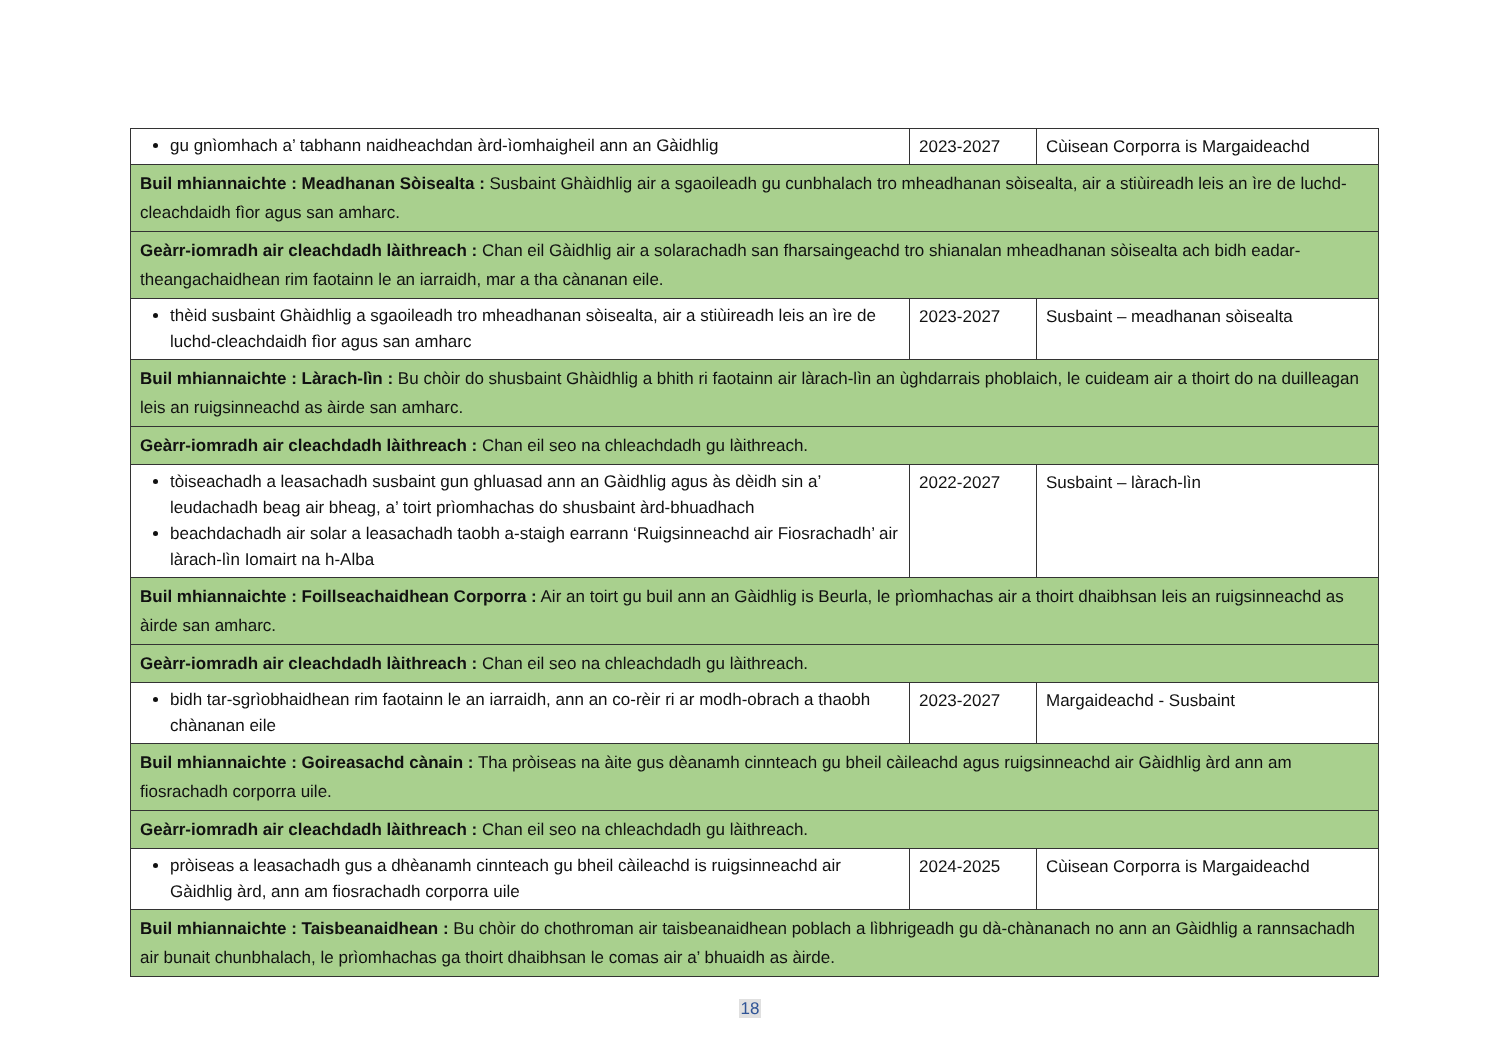| gu gnìomhach a’ tabhann naidheachdan àrd-ìomhaigheil ann an Gàidhlig | 2023-2027 | Cùisean Corporra is Margaideachd |
| Buil mhiannaichte : Meadhanan Sòisealta : Susbaint Ghàidhlig air a sgaoileadh gu cunbhalach tro mheadhanan sòisealta, air a stiùireadh leis an ìre de luchd-cleachdaidh fìor agus san amharc. | | |
| Geàrr-iomradh air cleachdadh làithreach : Chan eil Gàidhlig air a solarachadh san fharsaingeachd tro shianalan mheadhanan sòisealta ach bidh eadar-theangachaidhean rim faotainn le an iarraidh, mar a tha cànanan eile. | | |
| thèid susbaint Ghàidhlig a sgaoileadh tro mheadhanan sòisealta, air a stiùireadh leis an ìre de luchd-cleachdaidh fìor agus san amharc | 2023-2027 | Susbaint – meadhanan sòisealta |
| Buil mhiannaichte : Làrach-lìn : Bu chòir do shusbaint Ghàidhlig a bhith ri faotainn air làrach-lìn an ùghdarrais phoblaich, le cuideam air a thoirt do na duilleagan leis an ruigsinneachd as àirde san amharc. | | |
| Geàrr-iomradh air cleachdadh làithreach : Chan eil seo na chleachdadh gu làithreach. | | |
| tòiseachadh a leasachadh susbaint gun ghluasad ann an Gàidhlig agus às dèidh sin a’ leudachadh beag air bheag, a’ toirt prìomhachas do shusbaint àrd-bhuadhach beachdachadh air solar a leasachadh taobh a-staigh earrann ‘Ruigsinneachd air Fiosrachadh’ air làrach-lìn Iomairt na h-Alba | 2022-2027 | Susbaint – làrach-lìn |
| Buil mhiannaichte : Foillseachaidhean Corporra : Air an toirt gu buil ann an Gàidhlig is Beurla, le prìomhachas air a thoirt dhaibhsan leis an ruigsinneachd as àirde san amharc. | | |
| Geàrr-iomradh air cleachdadh làithreach : Chan eil seo na chleachdadh gu làithreach. | | |
| bidh tar-sgrìobhaidhean rim faotainn le an iarraidh, ann an co-rèir ri ar modh-obrach a thaobh chànanan eile | 2023-2027 | Margaideachd - Susbaint |
| Buil mhiannaichte : Goireasachd cànain : Tha pròiseas na àite gus dèanamh cinnteach gu bheil càileachd agus ruigsinneachd air Gàidhlig àrd ann am fiosrachadh corporra uile. | | |
| Geàrr-iomradh air cleachdadh làithreach : Chan eil seo na chleachdadh gu làithreach. | | |
| pròiseas a leasachadh gus a dhèanamh cinnteach gu bheil càileachd is ruigsinneachd air Gàidhlig àrd, ann am fiosrachadh corporra uile | 2024-2025 | Cùisean Corporra is Margaideachd |
| Buil mhiannaichte : Taisbeanaidhean : Bu chòir do chothroman air taisbeanaidhean poblach a lìbhrigeadh gu dà-chànanach no ann an Gàidhlig a rannsachadh air bunait chunbhalach, le prìomhachas ga thoirt dhaibhsan le comas air a’ bhuaidh as àirde. | | |
18